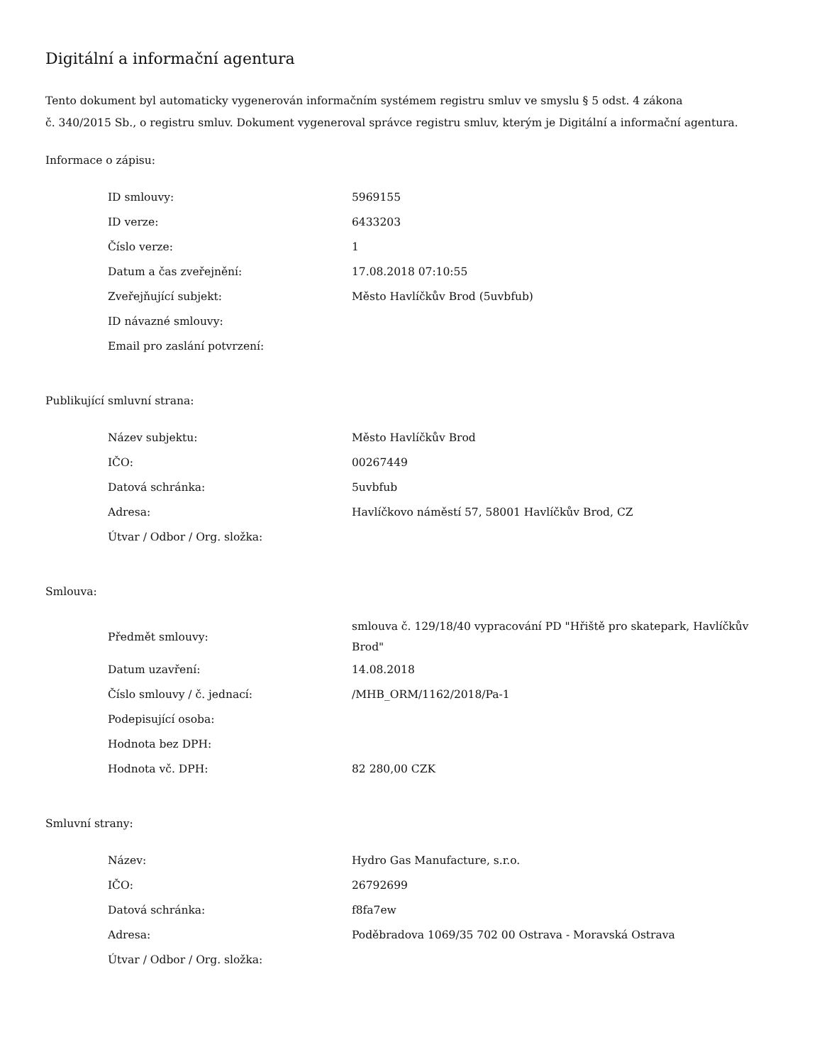Digitální a informační agentura
Tento dokument byl automaticky vygenerován informačním systémem registru smluv ve smyslu § 5 odst. 4 zákona
č. 340/2015 Sb., o registru smluv. Dokument vygeneroval správce registru smluv, kterým je Digitální a informační agentura.
Informace o zápisu:
| ID smlouvy: | 5969155 |
| ID verze: | 6433203 |
| Číslo verze: | 1 |
| Datum a čas zveřejnění: | 17.08.2018 07:10:55 |
| Zveřejňující subjekt: | Město Havlíčkův Brod (5uvbfub) |
| ID návazné smlouvy: | |
| Email pro zaslání potvrzení: | |
Publikující smluvní strana:
| Název subjektu: | Město Havlíčkův Brod |
| IČO: | 00267449 |
| Datová schránka: | 5uvbfub |
| Adresa: | Havlíčkovo náměstí 57, 58001 Havlíčkův Brod, CZ |
| Útvar / Odbor / Org. složka: | |
Smlouva:
| Předmět smlouvy: | smlouva č. 129/18/40 vypracování PD "Hřiště pro skatepark, Havlíčkův Brod" |
| Datum uzavření: | 14.08.2018 |
| Číslo smlouvy / č. jednací: | /MHB_ORM/1162/2018/Pa-1 |
| Podepisující osoba: | |
| Hodnota bez DPH: | |
| Hodnota vč. DPH: | 82 280,00 CZK |
Smluvní strany:
| Název: | Hydro Gas Manufacture, s.r.o. |
| IČO: | 26792699 |
| Datová schránka: | f8fa7ew |
| Adresa: | Poděbradova 1069/35 702 00 Ostrava - Moravská Ostrava |
| Útvar / Odbor / Org. složka: | |